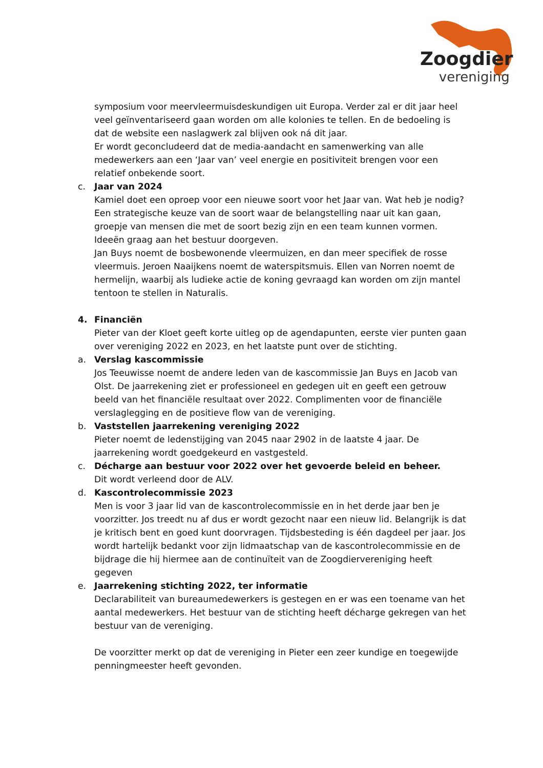Zoogdier
vereniging
symposium voor meervleermuisdeskundigen uit Europa. Verder zal er dit jaar heel veel geïnventariseerd gaan worden om alle kolonies te tellen. En de bedoeling is dat de website een naslagwerk zal blijven ook ná dit jaar.
Er wordt geconcludeerd dat de media-aandacht en samenwerking van alle medewerkers aan een ‘Jaar van’ veel energie en positiviteit brengen voor een relatief onbekende soort.
c. Jaar van 2024
Kamiel doet een oproep voor een nieuwe soort voor het Jaar van. Wat heb je nodig? Een strategische keuze van de soort waar de belangstelling naar uit kan gaan, groepje van mensen die met de soort bezig zijn en een team kunnen vormen. Ideeën graag aan het bestuur doorgeven.
Jan Buys noemt de bosbewonende vleermuizen, en dan meer specifiek de rosse vleermuis. Jeroen Naaijkens noemt de waterspitsmuis. Ellen van Norren noemt de hermelijn, waarbij als ludieke actie de koning gevraagd kan worden om zijn mantel tentoon te stellen in Naturalis.
4. Financiën
Pieter van der Kloet geeft korte uitleg op de agendapunten, eerste vier punten gaan over vereniging 2022 en 2023, en het laatste punt over de stichting.
a. Verslag kascommissie
Jos Teeuwisse noemt de andere leden van de kascommissie Jan Buys en Jacob van Olst. De jaarrekening ziet er professioneel en gedegen uit en geeft een getrouw beeld van het financiële resultaat over 2022. Complimenten voor de financiële verslaglegging en de positieve flow van de vereniging.
b. Vaststellen jaarrekening vereniging 2022
Pieter noemt de ledenstijging van 2045 naar 2902 in de laatste 4 jaar. De jaarrekening wordt goedgekeurd en vastgesteld.
c. Décharge aan bestuur voor 2022 over het gevoerde beleid en beheer.
Dit wordt verleend door de ALV.
d. Kascontrolecommissie 2023
Men is voor 3 jaar lid van de kascontrolecommissie en in het derde jaar ben je voorzitter. Jos treedt nu af dus er wordt gezocht naar een nieuw lid. Belangrijk is dat je kritisch bent en goed kunt doorvragen. Tijdsbesteding is één dagdeel per jaar. Jos wordt hartelijk bedankt voor zijn lidmaatschap van de kascontrolecommissie en de bijdrage die hij hiermee aan de continuïteit van de Zoogdiervereniging heeft gegeven
e. Jaarrekening stichting 2022, ter informatie
Declarabiliteit van bureaumedewerkers is gestegen en er was een toename van het aantal medewerkers. Het bestuur van de stichting heeft décharge gekregen van het bestuur van de vereniging.
De voorzitter merkt op dat de vereniging in Pieter een zeer kundige en toegewijde penningmeester heeft gevonden.